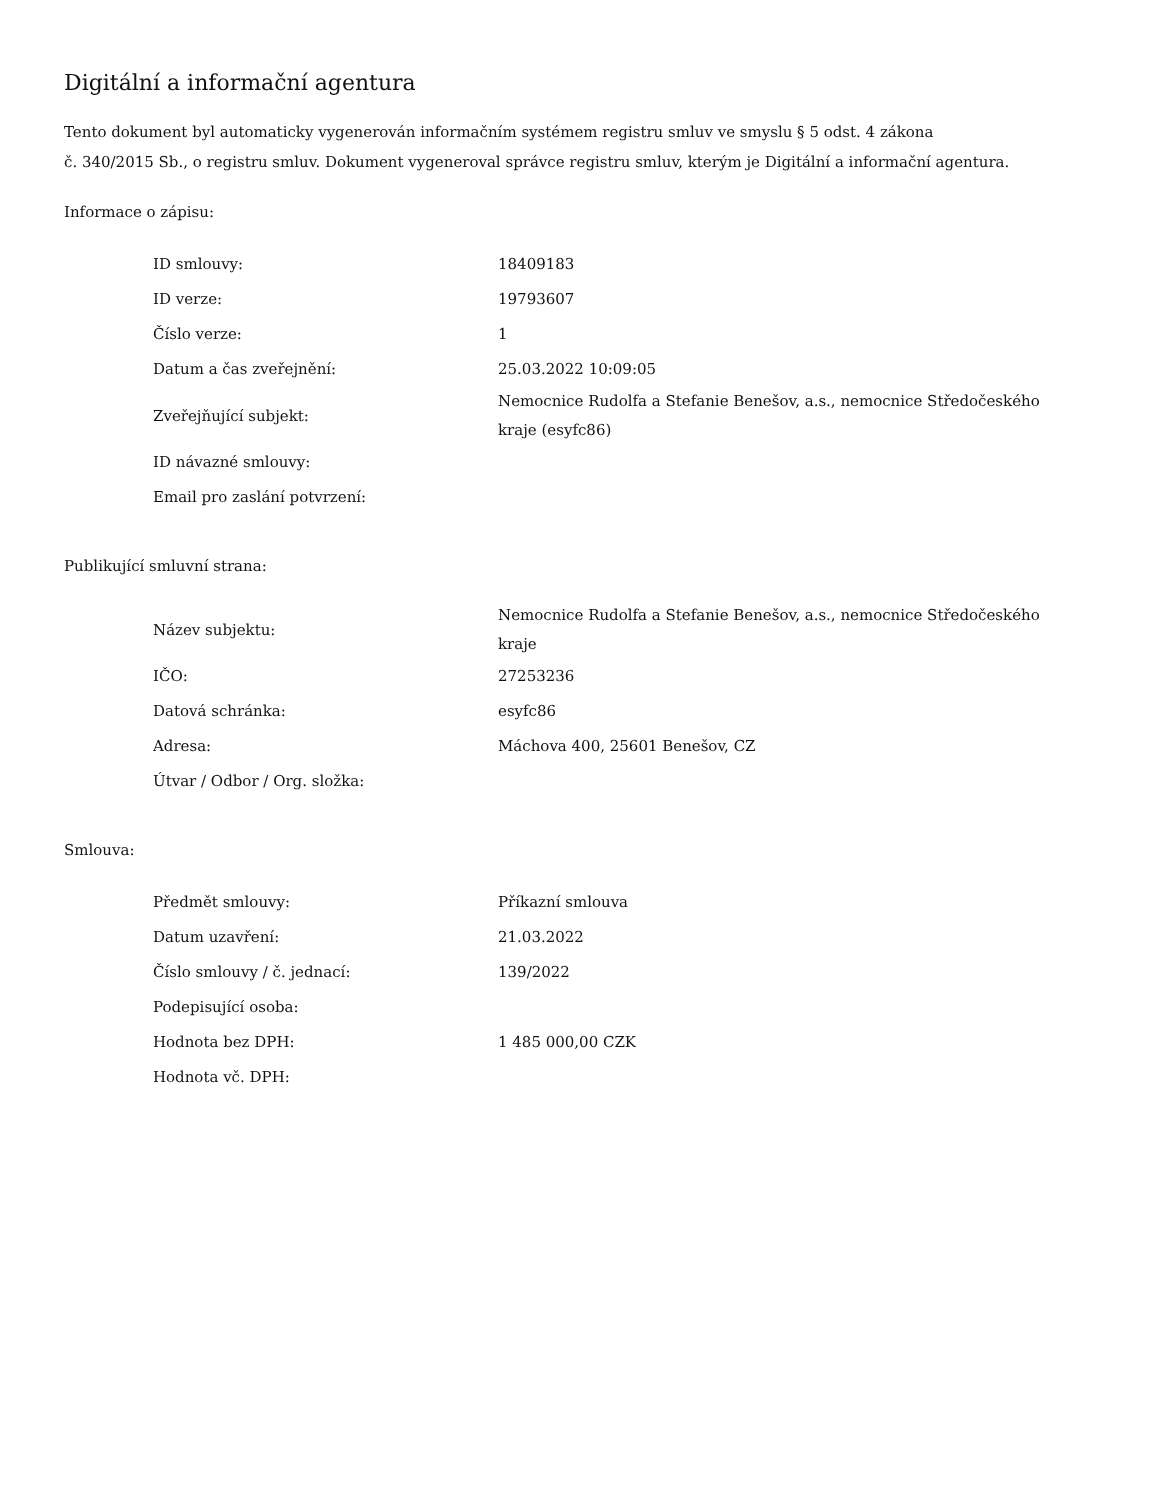Digitální a informační agentura
Tento dokument byl automaticky vygenerován informačním systémem registru smluv ve smyslu § 5 odst. 4 zákona
č. 340/2015 Sb., o registru smluv. Dokument vygeneroval správce registru smluv, kterým je Digitální a informační agentura.
Informace o zápisu:
| ID smlouvy: | 18409183 |
| ID verze: | 19793607 |
| Číslo verze: | 1 |
| Datum a čas zveřejnění: | 25.03.2022 10:09:05 |
| Zveřejňující subjekt: | Nemocnice Rudolfa a Stefanie Benešov, a.s., nemocnice Středočeského kraje (esyfc86) |
| ID návazné smlouvy: | |
| Email pro zaslání potvrzení: | |
Publikující smluvní strana:
| Název subjektu: | Nemocnice Rudolfa a Stefanie Benešov, a.s., nemocnice Středočeského kraje |
| IČO: | 27253236 |
| Datová schránka: | esyfc86 |
| Adresa: | Máchova 400, 25601 Benešov, CZ |
| Útvar / Odbor / Org. složka: | |
Smlouva:
| Předmět smlouvy: | Příkazní smlouva |
| Datum uzavření: | 21.03.2022 |
| Číslo smlouvy / č. jednací: | 139/2022 |
| Podepisující osoba: | |
| Hodnota bez DPH: | 1 485 000,00 CZK |
| Hodnota vč. DPH: | |